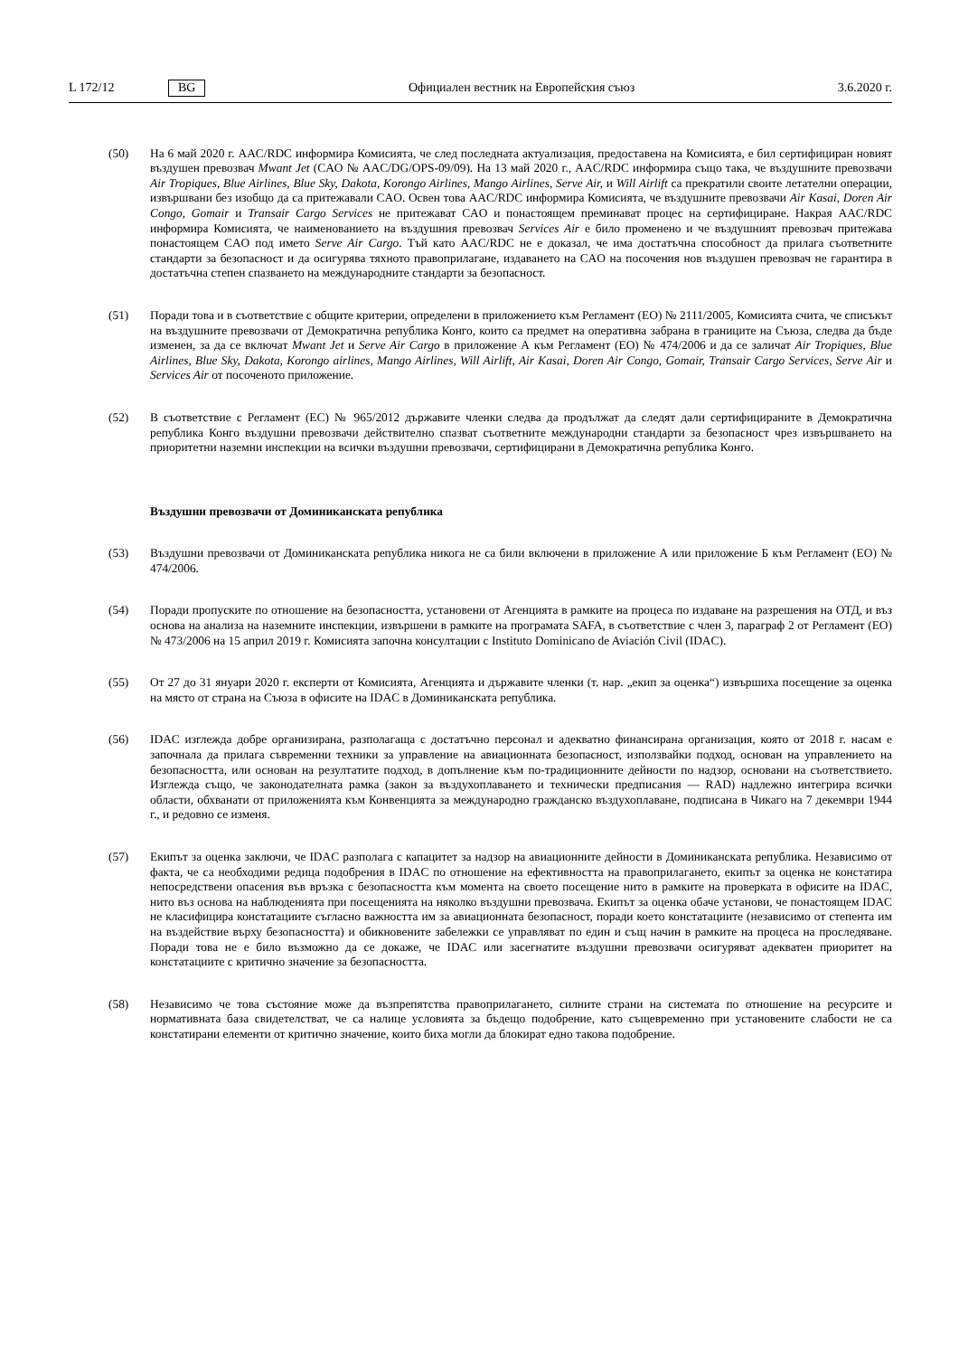L 172/12 BG Официален вестник на Европейския съюз 3.6.2020 г.
(50) На 6 май 2020 г. AAC/RDC информира Комисията, че след последната актуализация, предоставена на Комисията, е бил сертифициран новият въздушен превозвач Mwant Jet (CAO № AAC/DG/OPS-09/09). На 13 май 2020 г., AAC/RDC информира също така, че въздушните превозвачи Air Tropiques, Blue Airlines, Blue Sky, Dakota, Korongo Airlines, Mango Airlines, Serve Air, и Will Airlift са прекратили своите летателни операции, извършвани без изобщо да са притежавали CAO. Освен това AAC/RDC информира Комисията, че въздушните превозвачи Air Kasai, Doren Air Congo, Gomair и Transair Cargo Services не притежават CAO и понастоящем преминават процес на сертифициране. Накрая AAC/RDC информира Комисията, че наименованието на въздушния превозвач Services Air е било променено и че въздушният превозвач притежава понастоящем CAO под името Serve Air Cargo. Тъй като AAC/RDC не е доказал, че има достатъчна способност да прилага съответните стандарти за безопасност и да осигурява тяхното правоприлагане, издаването на CAO на посочения нов въздушен превозвач не гарантира в достатъчна степен спазването на международните стандарти за безопасност.
(51) Поради това и в съответствие с общите критерии, определени в приложението към Регламент (ЕО) № 2111/2005, Комисията счита, че списъкът на въздушните превозвачи от Демократична република Конго, които са предмет на оперативна забрана в границите на Съюза, следва да бъде изменен, за да се включат Mwant Jet и Serve Air Cargo в приложение А към Регламент (ЕО) № 474/2006 и да се заличат Air Tropiques, Blue Airlines, Blue Sky, Dakota, Korongo airlines, Mango Airlines, Will Airlift, Air Kasai, Doren Air Congo, Gomair, Transair Cargo Services, Serve Air и Services Air от посоченото приложение.
(52) В съответствие с Регламент (ЕС) № 965/2012 държавите членки следва да продължат да следят дали сертифицираните в Демократична република Конго въздушни превозвачи действително спазват съответните международни стандарти за безопасност чрез извършването на приоритетни наземни инспекции на всички въздушни превозвачи, сертифицирани в Демократична република Конго.
Въздушни превозвачи от Доминиканската република
(53) Въздушни превозвачи от Доминиканската република никога не са били включени в приложение А или приложение Б към Регламент (ЕО) № 474/2006.
(54) Поради пропуските по отношение на безопасността, установени от Агенцията в рамките на процеса по издаване на разрешения на ОТД, и въз основа на анализа на наземните инспекции, извършени в рамките на програмата SAFA, в съответствие с член 3, параграф 2 от Регламент (ЕО) № 473/2006 на 15 април 2019 г. Комисията започна консултации с Instituto Dominicano de Aviación Civil (IDAC).
(55) От 27 до 31 януари 2020 г. експерти от Комисията, Агенцията и държавите членки (т. нар. „екип за оценка“) извършиха посещение за оценка на място от страна на Съюза в офисите на IDAC в Доминиканската република.
(56) IDAC изглежда добре организирана, разполагаща с достатъчно персонал и адекватно финансирана организация, която от 2018 г. насам е започнала да прилага съвременни техники за управление на авиационната безопасност, използвайки подход, основан на управлението на безопасността, или основан на резултатите подход, в допълнение към по-традиционните дейности по надзор, основани на съответствието. Изглежда също, че законодателната рамка (закон за въздухоплаването и технически предписания — RAD) надлежно интегрира всички области, обхванати от приложенията към Конвенцията за международно гражданско въздухоплаване, подписана в Чикаго на 7 декември 1944 г., и редовно се изменя.
(57) Екипът за оценка заключи, че IDAC разполага с капацитет за надзор на авиационните дейности в Доминиканската република. Независимо от факта, че са необходими редица подобрения в IDAC по отношение на ефективността на правоприлагането, екипът за оценка не констатира непосредствени опасения във връзка с безопасността към момента на своето посещение нито в рамките на проверката в офисите на IDAC, нито въз основа на наблюденията при посещенията на няколко въздушни превозвача. Екипът за оценка обаче установи, че понастоящем IDAC не класифицира констатациите съгласно важността им за авиационната безопасност, поради което констатациите (независимо от степента им на въздействие върху безопасността) и обикновените забележки се управляват по един и същ начин в рамките на процеса на проследяване. Поради това не е било възможно да се докаже, че IDAC или засегнатите въздушни превозвачи осигуряват адекватен приоритет на констатациите с критично значение за безопасността.
(58) Независимо че това състояние може да възпрепятства правоприлагането, силните страни на системата по отношение на ресурсите и нормативната база свидетелстват, че са налице условията за бъдещо подобрение, като същевременно при установените слабости не са констатирани елементи от критично значение, които биха могли да блокират едно такова подобрение.